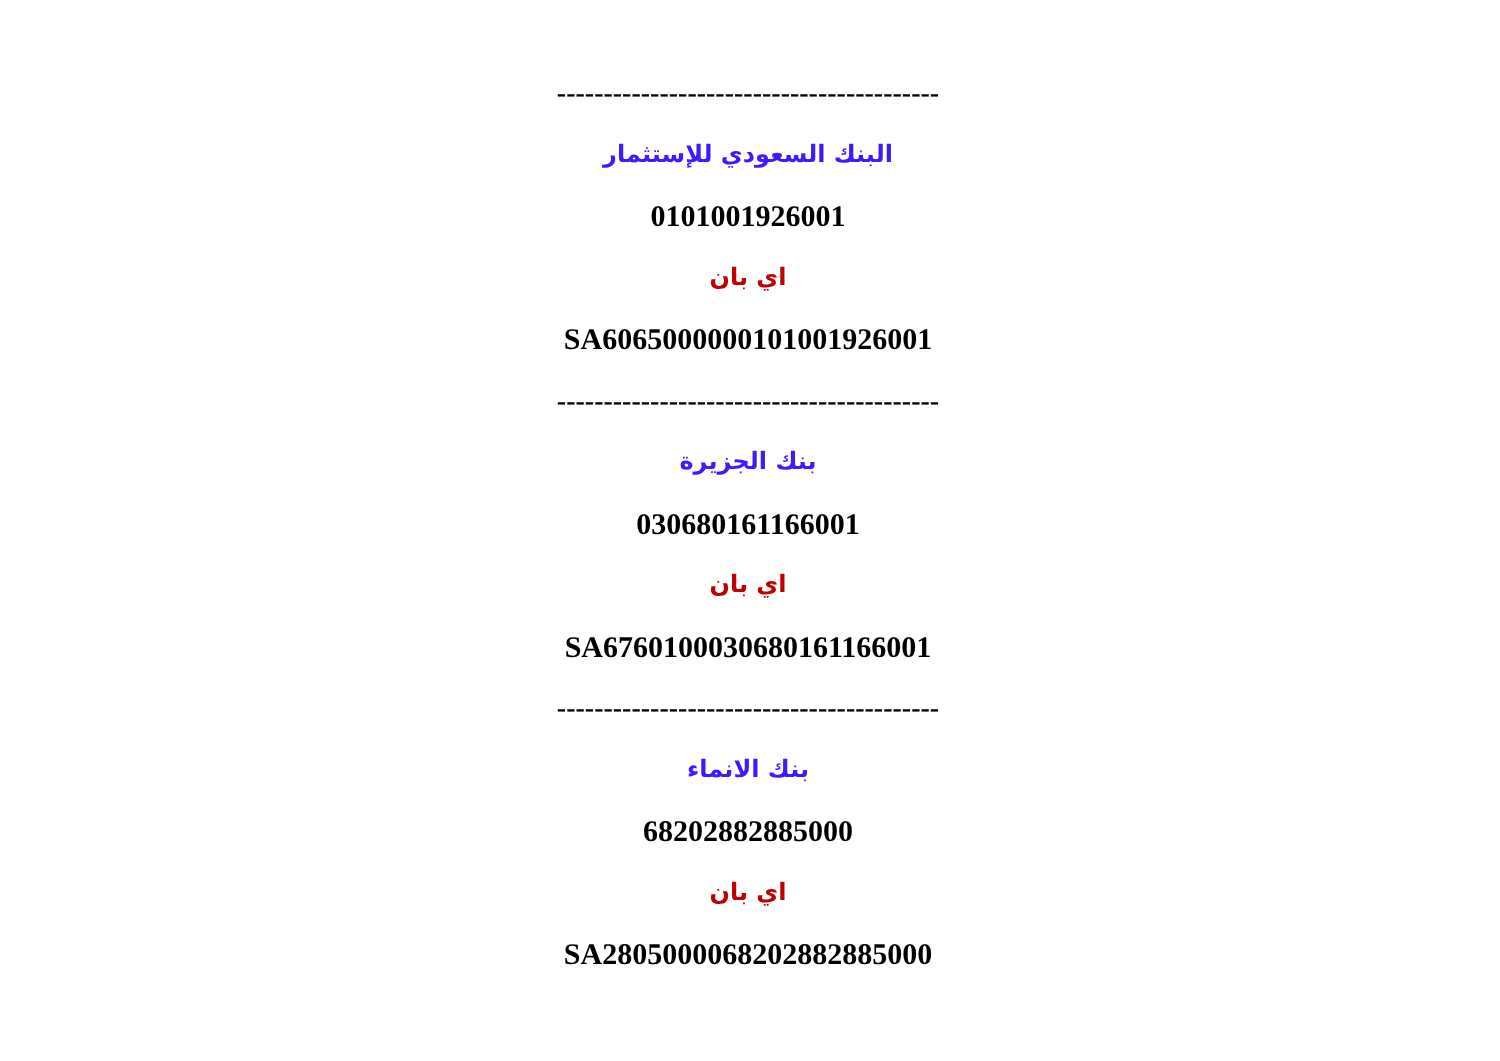-----------------------------------------
البنك السعودي للإستثمار
0101001926001
اي بان
SA6065000000101001926001
-----------------------------------------
بنك الجزيرة
030680161166001
اي بان
SA6760100030680161166001
-----------------------------------------
بنك الانماء
68202882885000
اي بان
SA2805000068202882885000